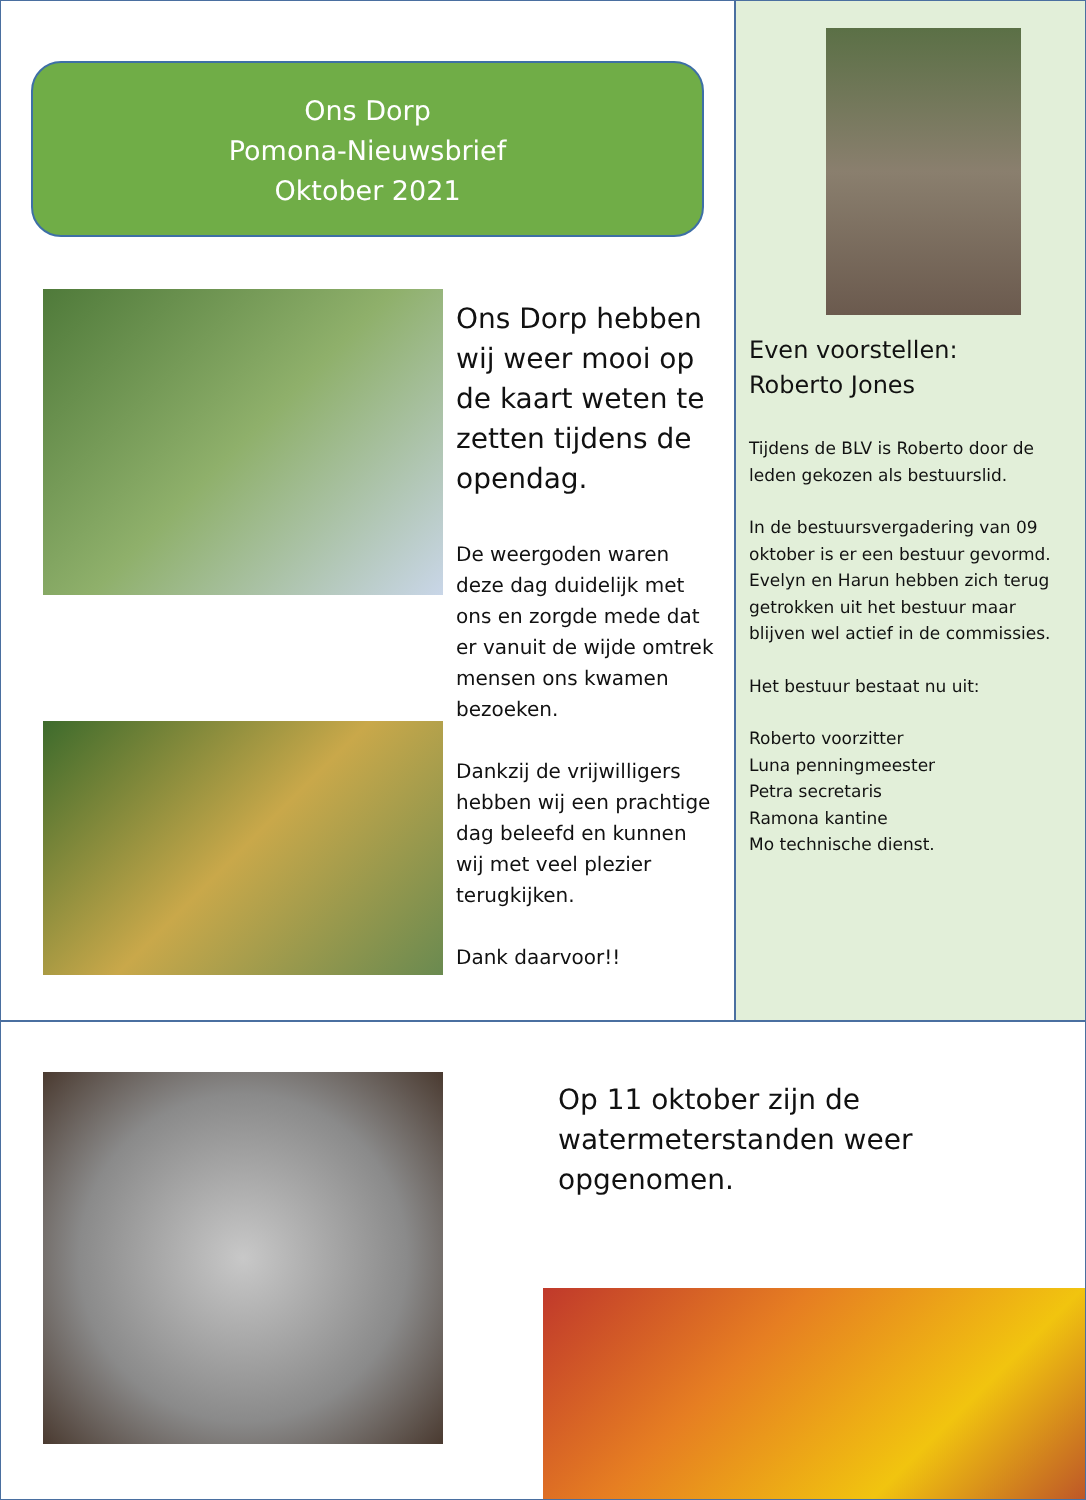Ons Dorp
Pomona-Nieuwsbrief
Oktober 2021
Ons Dorp hebben wij weer mooi op de kaart weten te zetten tijdens de opendag.
De weergoden waren deze dag duidelijk met ons en zorgde mede dat er vanuit de wijde omtrek mensen ons kwamen bezoeken.
Dankzij de vrijwilligers hebben wij een prachtige dag beleefd en kunnen wij met veel plezier terugkijken.
Dank daarvoor!!
Even voorstellen:
Roberto Jones
Tijdens de BLV is Roberto door de leden gekozen als bestuurslid.
In de bestuursvergadering van 09 oktober is er een bestuur gevormd. Evelyn en Harun hebben zich terug getrokken uit het bestuur maar blijven wel actief in de commissies.
Het bestuur bestaat nu uit:
Roberto voorzitter
Luna penningmeester
Petra secretaris
Ramona kantine
Mo technische dienst.
Op 11 oktober zijn de watermeterstanden weer opgenomen.